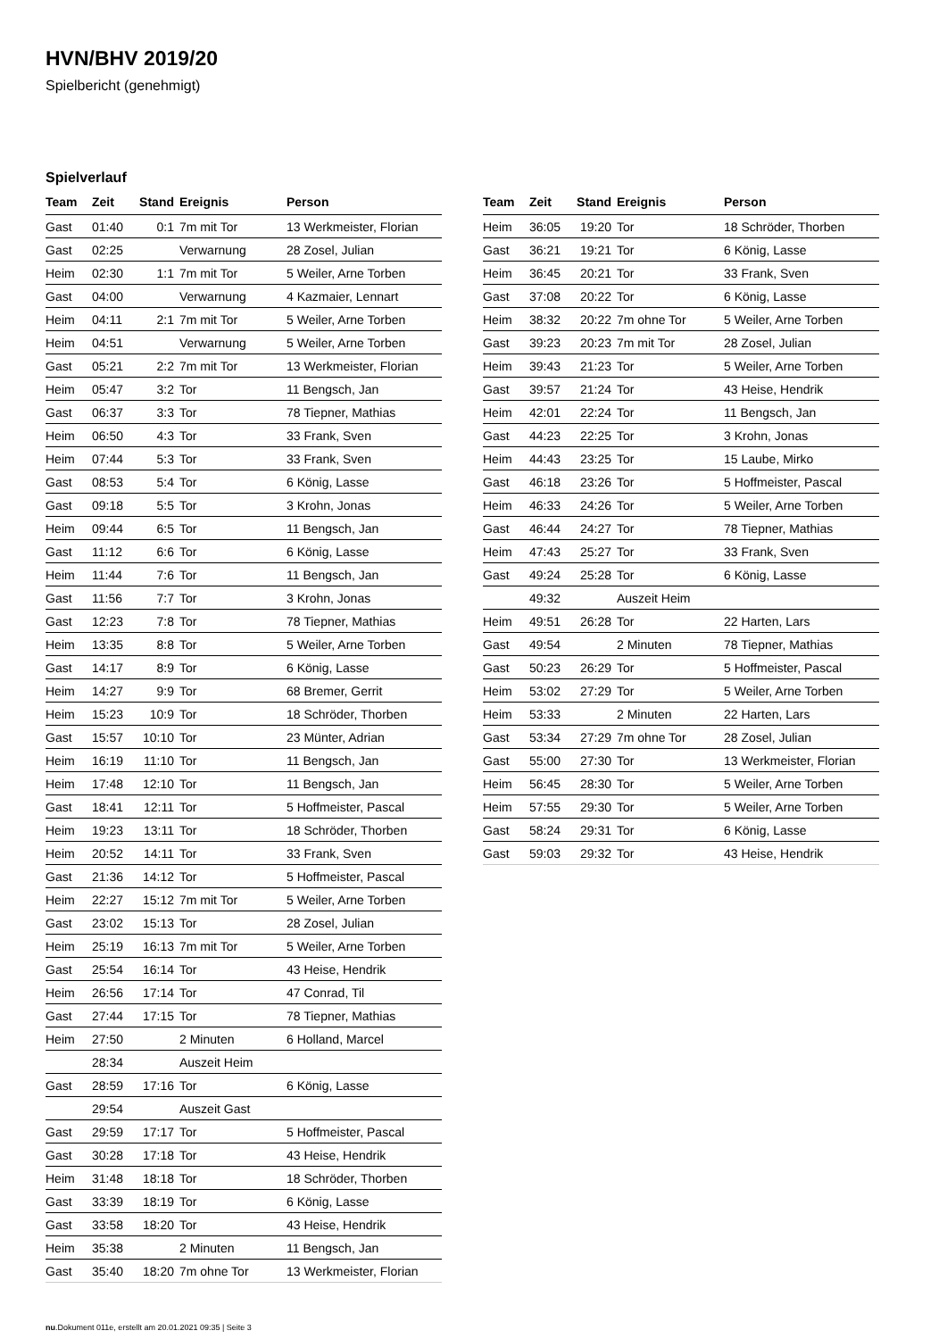HVN/BHV 2019/20
Spielbericht (genehmigt)
Spielverlauf
| Team | Zeit | Stand | Ereignis | Person |
| --- | --- | --- | --- | --- |
| Gast | 01:40 | 0:1 | 7m mit Tor | 13 Werkmeister, Florian |
| Gast | 02:25 | | Verwarnung | 28 Zosel, Julian |
| Heim | 02:30 | 1:1 | 7m mit Tor | 5 Weiler, Arne Torben |
| Gast | 04:00 | | Verwarnung | 4 Kazmaier, Lennart |
| Heim | 04:11 | 2:1 | 7m mit Tor | 5 Weiler, Arne Torben |
| Heim | 04:51 | | Verwarnung | 5 Weiler, Arne Torben |
| Gast | 05:21 | 2:2 | 7m mit Tor | 13 Werkmeister, Florian |
| Heim | 05:47 | 3:2 | Tor | 11 Bengsch, Jan |
| Gast | 06:37 | 3:3 | Tor | 78 Tiepner, Mathias |
| Heim | 06:50 | 4:3 | Tor | 33 Frank, Sven |
| Heim | 07:44 | 5:3 | Tor | 33 Frank, Sven |
| Gast | 08:53 | 5:4 | Tor | 6 König, Lasse |
| Gast | 09:18 | 5:5 | Tor | 3 Krohn, Jonas |
| Heim | 09:44 | 6:5 | Tor | 11 Bengsch, Jan |
| Gast | 11:12 | 6:6 | Tor | 6 König, Lasse |
| Heim | 11:44 | 7:6 | Tor | 11 Bengsch, Jan |
| Gast | 11:56 | 7:7 | Tor | 3 Krohn, Jonas |
| Gast | 12:23 | 7:8 | Tor | 78 Tiepner, Mathias |
| Heim | 13:35 | 8:8 | Tor | 5 Weiler, Arne Torben |
| Gast | 14:17 | 8:9 | Tor | 6 König, Lasse |
| Heim | 14:27 | 9:9 | Tor | 68 Bremer, Gerrit |
| Heim | 15:23 | 10:9 | Tor | 18 Schröder, Thorben |
| Gast | 15:57 | 10:10 | Tor | 23 Münter, Adrian |
| Heim | 16:19 | 11:10 | Tor | 11 Bengsch, Jan |
| Heim | 17:48 | 12:10 | Tor | 11 Bengsch, Jan |
| Gast | 18:41 | 12:11 | Tor | 5 Hoffmeister, Pascal |
| Heim | 19:23 | 13:11 | Tor | 18 Schröder, Thorben |
| Heim | 20:52 | 14:11 | Tor | 33 Frank, Sven |
| Gast | 21:36 | 14:12 | Tor | 5 Hoffmeister, Pascal |
| Heim | 22:27 | 15:12 | 7m mit Tor | 5 Weiler, Arne Torben |
| Gast | 23:02 | 15:13 | Tor | 28 Zosel, Julian |
| Heim | 25:19 | 16:13 | 7m mit Tor | 5 Weiler, Arne Torben |
| Gast | 25:54 | 16:14 | Tor | 43 Heise, Hendrik |
| Heim | 26:56 | 17:14 | Tor | 47 Conrad, Til |
| Gast | 27:44 | 17:15 | Tor | 78 Tiepner, Mathias |
| Heim | 27:50 | | 2 Minuten | 6 Holland, Marcel |
| | 28:34 | | Auszeit Heim | |
| Gast | 28:59 | 17:16 | Tor | 6 König, Lasse |
| | 29:54 | | Auszeit Gast | |
| Gast | 29:59 | 17:17 | Tor | 5 Hoffmeister, Pascal |
| Gast | 30:28 | 17:18 | Tor | 43 Heise, Hendrik |
| Heim | 31:48 | 18:18 | Tor | 18 Schröder, Thorben |
| Gast | 33:39 | 18:19 | Tor | 6 König, Lasse |
| Gast | 33:58 | 18:20 | Tor | 43 Heise, Hendrik |
| Heim | 35:38 | | 2 Minuten | 11 Bengsch, Jan |
| Gast | 35:40 | 18:20 | 7m ohne Tor | 13 Werkmeister, Florian |
| Team | Zeit | Stand | Ereignis | Person |
| --- | --- | --- | --- | --- |
| Heim | 36:05 | 19:20 | Tor | 18 Schröder, Thorben |
| Gast | 36:21 | 19:21 | Tor | 6 König, Lasse |
| Heim | 36:45 | 20:21 | Tor | 33 Frank, Sven |
| Gast | 37:08 | 20:22 | Tor | 6 König, Lasse |
| Heim | 38:32 | 20:22 | 7m ohne Tor | 5 Weiler, Arne Torben |
| Gast | 39:23 | 20:23 | 7m mit Tor | 28 Zosel, Julian |
| Heim | 39:43 | 21:23 | Tor | 5 Weiler, Arne Torben |
| Gast | 39:57 | 21:24 | Tor | 43 Heise, Hendrik |
| Heim | 42:01 | 22:24 | Tor | 11 Bengsch, Jan |
| Gast | 44:23 | 22:25 | Tor | 3 Krohn, Jonas |
| Heim | 44:43 | 23:25 | Tor | 15 Laube, Mirko |
| Gast | 46:18 | 23:26 | Tor | 5 Hoffmeister, Pascal |
| Heim | 46:33 | 24:26 | Tor | 5 Weiler, Arne Torben |
| Gast | 46:44 | 24:27 | Tor | 78 Tiepner, Mathias |
| Heim | 47:43 | 25:27 | Tor | 33 Frank, Sven |
| Gast | 49:24 | 25:28 | Tor | 6 König, Lasse |
| | 49:32 | | Auszeit Heim | |
| Heim | 49:51 | 26:28 | Tor | 22 Harten, Lars |
| Gast | 49:54 | | 2 Minuten | 78 Tiepner, Mathias |
| Gast | 50:23 | 26:29 | Tor | 5 Hoffmeister, Pascal |
| Heim | 53:02 | 27:29 | Tor | 5 Weiler, Arne Torben |
| Heim | 53:33 | | 2 Minuten | 22 Harten, Lars |
| Gast | 53:34 | 27:29 | 7m ohne Tor | 28 Zosel, Julian |
| Gast | 55:00 | 27:30 | Tor | 13 Werkmeister, Florian |
| Heim | 56:45 | 28:30 | Tor | 5 Weiler, Arne Torben |
| Heim | 57:55 | 29:30 | Tor | 5 Weiler, Arne Torben |
| Gast | 58:24 | 29:31 | Tor | 6 König, Lasse |
| Gast | 59:03 | 29:32 | Tor | 43 Heise, Hendrik |
nu.Dokument 011e, erstellt am 20.01.2021 09:35 | Seite 3